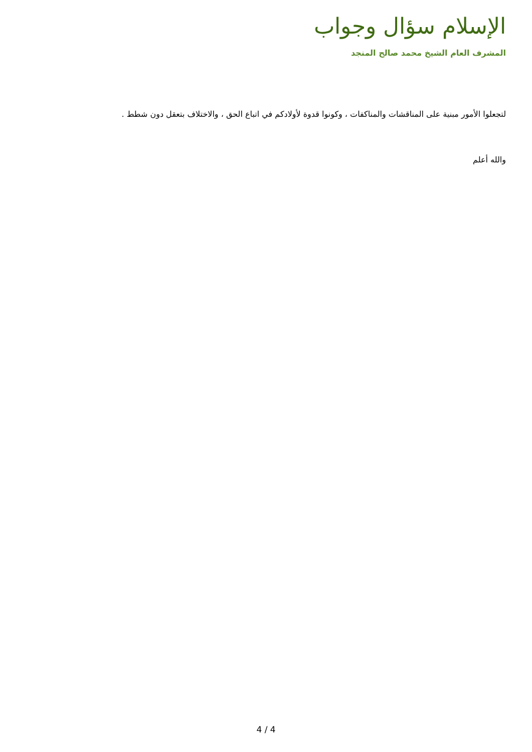الإسلام سؤال وجواب
المشرف العام الشيخ محمد صالح المنجد
لتجعلوا الأمور مبنية على المناقشات والمناكفات ، وكونوا قدوة لأولادكم في اتباع الحق ، والاختلاف بتعقل دون شطط .
والله أعلم
4 / 4